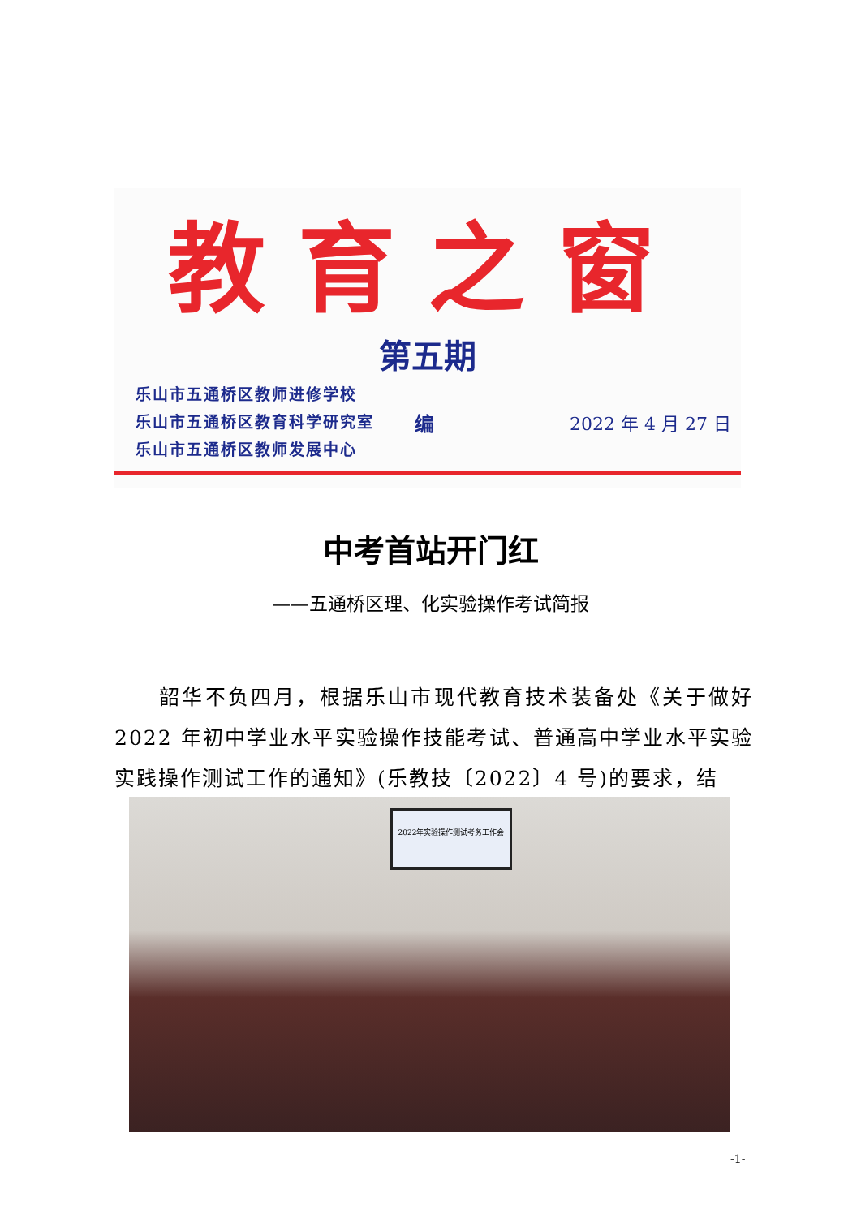教育之窗
第五期
乐山市五通桥区教师进修学校
乐山市五通桥区教育科学研究室
乐山市五通桥区教师发展中心
编 2022 年 4 月 27 日
中考首站开门红
——五通桥区理、化实验操作考试简报
  韶华不负四月，根据乐山市现代教育技术装备处《关于做好 2022 年初中学业水平实验操作技能考试、普通高中学业水平实验实践操作测试工作的通知》(乐教技〔2022〕4 号)的要求，结
2022年实验操作测试考务工作会
-1-